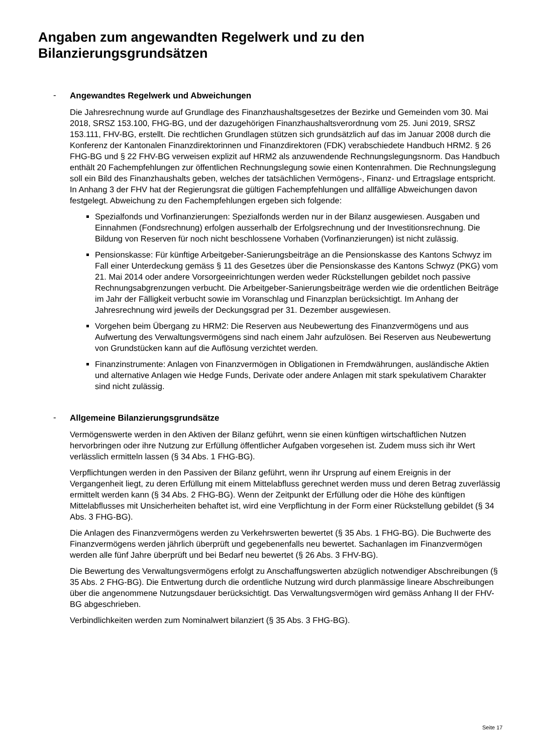Angaben zum angewandten Regelwerk und zu den Bilanzierungsgrundsätzen
-
Angewandtes Regelwerk und Abweichungen
Die Jahresrechnung wurde auf Grundlage des Finanzhaushaltsgesetzes der Bezirke und Gemeinden vom 30. Mai 2018, SRSZ 153.100, FHG-BG, und der dazugehörigen Finanzhaushaltsverordnung vom 25. Juni 2019, SRSZ 153.111, FHV-BG, erstellt. Die rechtlichen Grundlagen stützen sich grundsätzlich auf das im Januar 2008 durch die Konferenz der Kantonalen Finanzdirektorinnen und Finanzdirektoren (FDK) verabschiedete Handbuch HRM2. § 26 FHG-BG und § 22 FHV-BG verweisen explizit auf HRM2 als anzuwendende Rechnungslegungsnorm. Das Handbuch enthält 20 Fachempfehlungen zur öffentlichen Rechnungslegung sowie einen Kontenrahmen. Die Rechnungslegung soll ein Bild des Finanzhaushalts geben, welches der tatsächlichen Vermögens-, Finanz- und Ertragslage entspricht. In Anhang 3 der FHV hat der Regierungsrat die gültigen Fachempfehlungen und allfällige Abweichungen davon festgelegt. Abweichung zu den Fachempfehlungen ergeben sich folgende:
Spezialfonds und Vorfinanzierungen: Spezialfonds werden nur in der Bilanz ausgewiesen. Ausgaben und Einnahmen (Fondsrechnung) erfolgen ausserhalb der Erfolgsrechnung und der Investitionsrechnung. Die Bildung von Reserven für noch nicht beschlossene Vorhaben (Vorfinanzierungen) ist nicht zulässig.
Pensionskasse: Für künftige Arbeitgeber-Sanierungsbeiträge an die Pensionskasse des Kantons Schwyz im Fall einer Unterdeckung gemäss § 11 des Gesetzes über die Pensionskasse des Kantons Schwyz (PKG) vom 21. Mai 2014 oder andere Vorsorgeeinrichtungen werden weder Rückstellungen gebildet noch passive Rechnungsabgrenzungen verbucht. Die Arbeitgeber-Sanierungsbeiträge werden wie die ordentlichen Beiträge im Jahr der Fälligkeit verbucht sowie im Voranschlag und Finanzplan berücksichtigt. Im Anhang der Jahresrechnung wird jeweils der Deckungsgrad per 31. Dezember ausgewiesen.
Vorgehen beim Übergang zu HRM2: Die Reserven aus Neubewertung des Finanzvermögens und aus Aufwertung des Verwaltungsvermögens sind nach einem Jahr aufzulösen. Bei Reserven aus Neubewertung von Grundstücken kann auf die Auflösung verzichtet werden.
Finanzinstrumente: Anlagen von Finanzvermögen in Obligationen in Fremdwährungen, ausländische Aktien und alternative Anlagen wie Hedge Funds, Derivate oder andere Anlagen mit stark spekulativem Charakter sind nicht zulässig.
-
Allgemeine Bilanzierungsgrundsätze
Vermögenswerte werden in den Aktiven der Bilanz geführt, wenn sie einen künftigen wirtschaftlichen Nutzen hervorbringen oder ihre Nutzung zur Erfüllung öffentlicher Aufgaben vorgesehen ist. Zudem muss sich ihr Wert verlässlich ermitteln lassen (§ 34 Abs. 1 FHG-BG).
Verpflichtungen werden in den Passiven der Bilanz geführt, wenn ihr Ursprung auf einem Ereignis in der Vergangenheit liegt, zu deren Erfüllung mit einem Mittelabfluss gerechnet werden muss und deren Betrag zuverlässig ermittelt werden kann (§ 34 Abs. 2 FHG-BG). Wenn der Zeitpunkt der Erfüllung oder die Höhe des künftigen Mittelabflusses mit Unsicherheiten behaftet ist, wird eine Verpflichtung in der Form einer Rückstellung gebildet (§ 34 Abs. 3 FHG-BG).
Die Anlagen des Finanzvermögens werden zu Verkehrswerten bewertet (§ 35 Abs. 1 FHG-BG). Die Buchwerte des Finanzvermögens werden jährlich überprüft und gegebenenfalls neu bewertet. Sachanlagen im Finanzvermögen werden alle fünf Jahre überprüft und bei Bedarf neu bewertet (§ 26 Abs. 3 FHV-BG).
Die Bewertung des Verwaltungsvermögens erfolgt zu Anschaffungswerten abzüglich notwendiger Abschreibungen (§ 35 Abs. 2 FHG-BG). Die Entwertung durch die ordentliche Nutzung wird durch planmässige lineare Abschreibungen über die angenommene Nutzungsdauer berücksichtigt. Das Verwaltungsvermögen wird gemäss Anhang II der FHV-BG abgeschrieben.
Verbindlichkeiten werden zum Nominalwert bilanziert (§ 35 Abs. 3 FHG-BG).
Seite 17